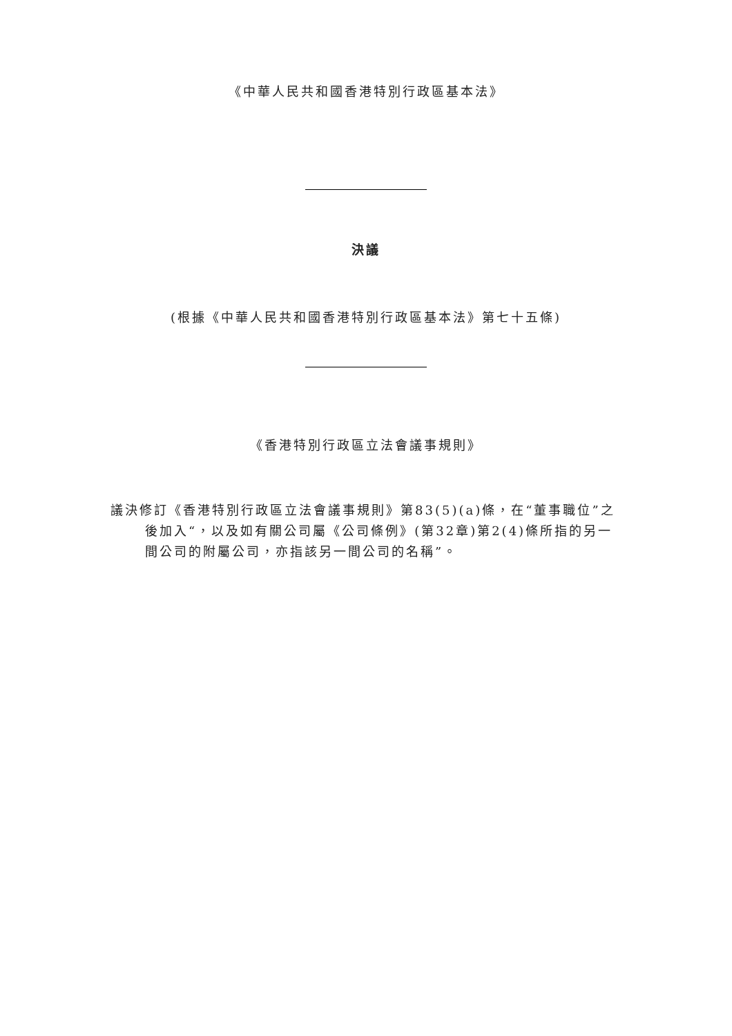《中華人民共和國香港特別行政區基本法》
決議
(根據《中華人民共和國香港特別行政區基本法》第七十五條)
《香港特別行政區立法會議事規則》
議決修訂《香港特別行政區立法會議事規則》第83(5)(a)條，在“董事職位”之後加入“，以及如有關公司屬《公司條例》(第32章)第2(4)條所指的另一間公司的附屬公司，亦指該另一間公司的名稱”。